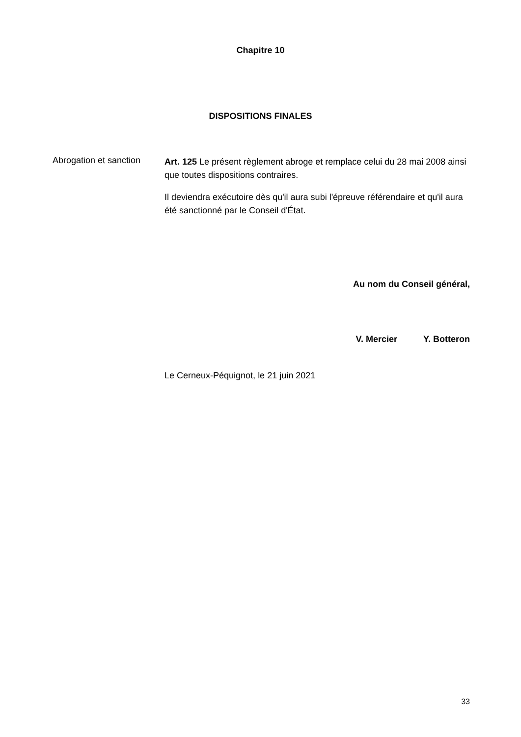Chapitre 10
DISPOSITIONS FINALES
Abrogation et sanction
Art. 125 Le présent règlement abroge et remplace celui du 28 mai 2008 ainsi que toutes dispositions contraires.
Il deviendra exécutoire dès qu'il aura subi l'épreuve référendaire et qu'il aura été sanctionné par le Conseil d'État.
Au nom du Conseil général,
V. Mercier Y. Botteron
Le Cerneux-Péquignot, le 21 juin 2021
33